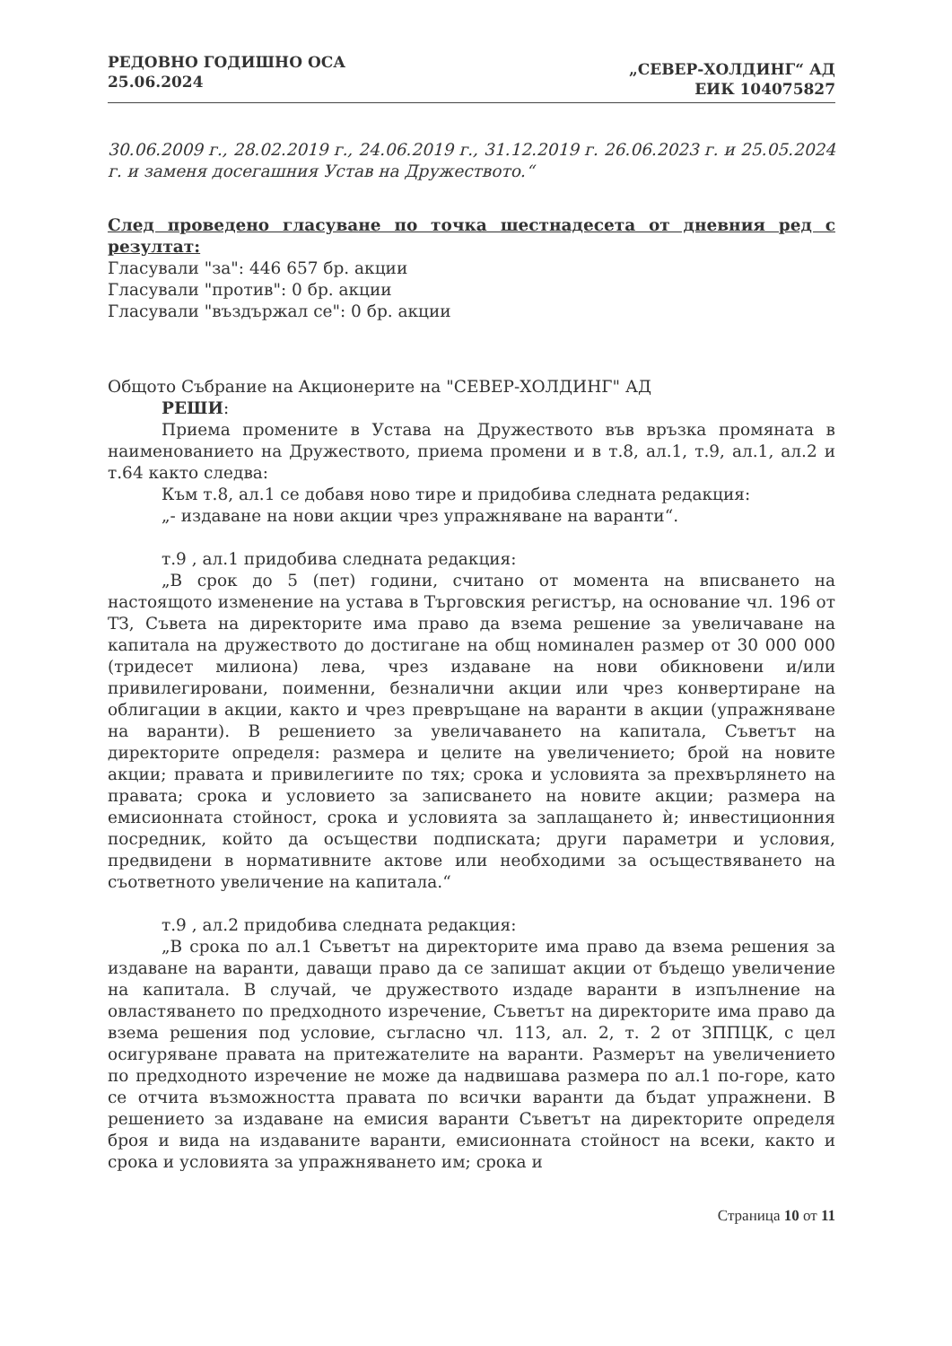РЕДОВНО ГОДИШНО ОСА
25.06.2024
„СЕВЕР-ХОЛДИНГ“ АД
ЕИК 104075827
30.06.2009 г., 28.02.2019 г., 24.06.2019 г., 31.12.2019 г. 26.06.2023 г. и 25.05.2024 г. и заменя досегашния Устав на Дружеството.“
След проведено гласуване по точка шестнадесета от дневния ред с резултат:
Гласували "за": 446 657 бр. акции
Гласували "против": 0 бр. акции
Гласували "въздържал се": 0 бр. акции
Общото Събрание на Акционерите на "СЕВЕР-ХОЛДИНГ" АД
РЕШИ:
Приема промените в Устава на Дружеството във връзка промяната в наименованието на Дружеството, приема промени и в т.8, ал.1, т.9, ал.1, ал.2 и т.64 както следва:
Към т.8, ал.1 се добавя ново тире и придобива следната редакция:
„- издаване на нови акции чрез упражняване на варанти“.
т.9 , ал.1 придобива следната редакция:
„В срок до 5 (пет) години, считано от момента на вписването на настоящото изменение на устава в Търговския регистър, на основание чл. 196 от ТЗ, Съвета на директорите има право да взема решение за увеличаване на капитала на дружеството до достигане на общ номинален размер от 30 000 000 (тридесет милиона) лева, чрез издаване на нови обикновени и/или привилегировани, поименни, безналични акции или чрез конвертиране на облигации в акции, както и чрез превръщане на варанти в акции (упражняване на варанти). В решението за увеличаването на капитала, Съветът на директорите определя: размера и целите на увеличението; брой на новите акции; правата и привилегиите по тях; срока и условията за прехвърлянето на правата; срока и условието за записването на новите акции; размера на емисионната стойност, срока и условията за заплащането ѝ; инвестиционния посредник, който да осъществи подписката; други параметри и условия, предвидени в нормативните актове или необходими за осъществяването на съответното увеличение на капитала.“
т.9 , ал.2 придобива следната редакция:
„В срока по ал.1 Съветът на директорите има право да взема решения за издаване на варанти, даващи право да се запишат акции от бъдещо увеличение на капитала. В случай, че дружеството издаде варанти в изпълнение на овластяването по предходното изречение, Съветът на директорите има право да взема решения под условие, съгласно чл. 113, ал. 2, т. 2 от ЗППЦК, с цел осигуряване правата на притежателите на варанти. Размерът на увеличението по предходното изречение не може да надвишава размера по ал.1 по-горе, като се отчита възможността правата по всички варанти да бъдат упражнени. В решението за издаване на емисия варанти Съветът на директорите определя броя и вида на издаваните варанти, емисионната стойност на всеки, както и срока и условията за упражняването им; срока и
Страница 10 от 11